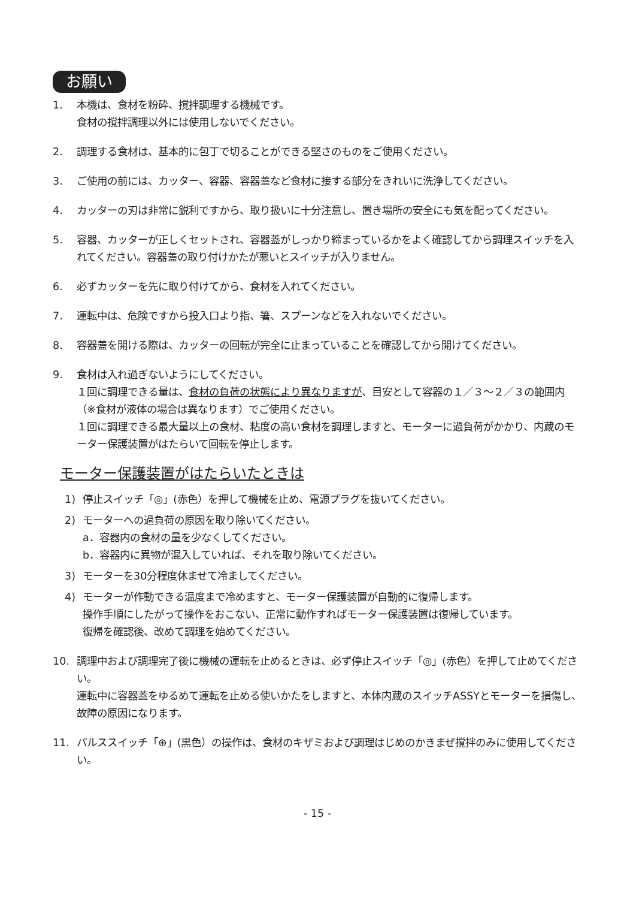お願い
1. 本機は、食材を粉砕、撹拌調理する機械です。
食材の撹拌調理以外には使用しないでください。
2. 調理する食材は、基本的に包丁で切ることができる堅さのものをご使用ください。
3. ご使用の前には、カッター、容器、容器蓋など食材に接する部分をきれいに洗浄してください。
4. カッターの刃は非常に鋭利ですから、取り扱いに十分注意し、置き場所の安全にも気を配ってください。
5. 容器、カッターが正しくセットされ、容器蓋がしっかり締まっているかをよく確認してから調理スイッチを入れてください。容器蓋の取り付けかたが悪いとスイッチが入りません。
6. 必ずカッターを先に取り付けてから、食材を入れてください。
7. 運転中は、危険ですから投入口より指、箸、スプーンなどを入れないでください。
8. 容器蓋を開ける際は、カッターの回転が完全に止まっていることを確認してから開けてください。
9. 食材は入れ過ぎないようにしてください。
１回に調理できる量は、食材の負荷の状態により異なりますが、目安として容器の１／３～２／３の範囲内（※食材が液体の場合は異なります）でご使用ください。
１回に調理できる最大量以上の食材、粘度の高い食材を調理しますと、モーターに過負荷がかかり、内蔵のモーター保護装置がはたらいて回転を停止します。
モーター保護装置がはたらいたときは
1) 停止スイッチ「◎」(赤色）を押して機械を止め、電源プラグを抜いてください。
2) モーターへの過負荷の原因を取り除いてください。
a．容器内の食材の量を少なくしてください。
b．容器内に異物が混入していれば、それを取り除いてください。
3) モーターを30分程度休ませて冷ましてください。
4) モーターが作動できる温度まで冷めますと、モーター保護装置が自動的に復帰します。
操作手順にしたがって操作をおこない、正常に動作すればモーター保護装置は復帰しています。
復帰を確認後、改めて調理を始めてください。
10. 調理中および調理完了後に機械の運転を止めるときは、必ず停止スイッチ「◎」(赤色）を押して止めてください。
運転中に容器蓋をゆるめて運転を止める使いかたをしますと、本体内蔵のスイッチASSYとモーターを損傷し、故障の原因になります。
11. パルススイッチ「⊕」(黒色）の操作は、食材のキザミおよび調理はじめのかきまぜ撹拌のみに使用してください。
- 15 -